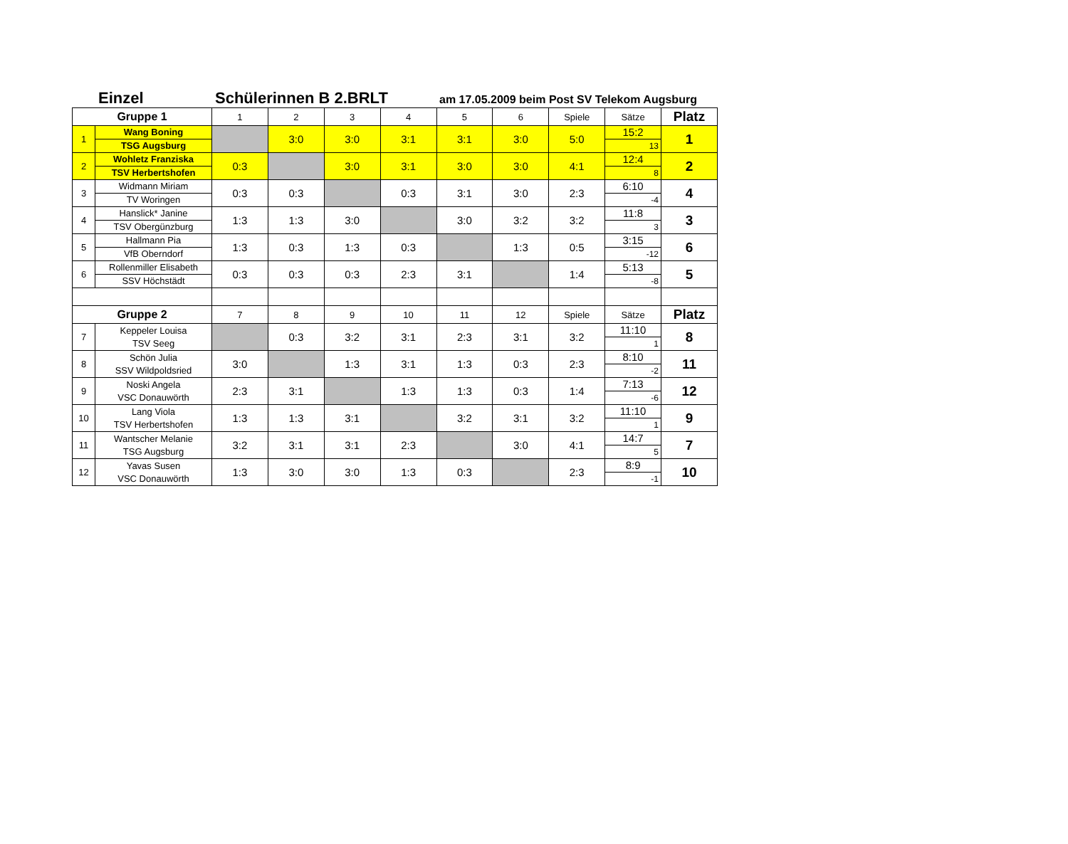Einzel Schülerinnen B 2.BRLT am 17.05.2009 beim Post SV Telekom Augsburg
| Gruppe 1 | | 1 | 2 | 3 | 4 | 5 | 6 | Spiele | Sätze | Platz |
| --- | --- | --- | --- | --- | --- | --- | --- | --- | --- | --- |
| 1 | Wang Boning TSG Augsburg | | 3:0 | 3:0 | 3:1 | 3:1 | 3:0 | 5:0 | 15:2 13 | 1 |
| 2 | Wohletz Franziska TSV Herbertshofen | 0:3 | | 3:0 | 3:1 | 3:0 | 3:0 | 4:1 | 12:4 8 | 2 |
| 3 | Widmann Miriam TV Woringen | 0:3 | 0:3 | | 0:3 | 3:1 | 3:0 | 2:3 | 6:10 -4 | 4 |
| 4 | Hanslick* Janine TSV Obergünzburg | 1:3 | 1:3 | 3:0 | | 3:0 | 3:2 | 3:2 | 11:8 3 | 3 |
| 5 | Hallmann Pia VfB Oberndorf | 1:3 | 0:3 | 1:3 | 0:3 | | 1:3 | 0:5 | 3:15 -12 | 6 |
| 6 | Rollenmiller Elisabeth SSV Höchstädt | 0:3 | 0:3 | 0:3 | 2:3 | 3:1 | | 1:4 | 5:13 -8 | 5 |
| Gruppe 2 | | 7 | 8 | 9 | 10 | 11 | 12 | Spiele | Sätze | Platz |
| 7 | Keppeler Louisa TSV Seeg | | 0:3 | 3:2 | 3:1 | 2:3 | 3:1 | 3:2 | 11:10 1 | 8 |
| 8 | Schön Julia SSV Wildpoldsried | 3:0 | | 1:3 | 3:1 | 1:3 | 0:3 | 2:3 | 8:10 -2 | 11 |
| 9 | Noski Angela VSC Donauwörth | 2:3 | 3:1 | | 1:3 | 1:3 | 0:3 | 1:4 | 7:13 -6 | 12 |
| 10 | Lang Viola TSV Herbertshofen | 1:3 | 1:3 | 3:1 | | 3:2 | 3:1 | 3:2 | 11:10 1 | 9 |
| 11 | Wantscher Melanie TSG Augsburg | 3:2 | 3:1 | 3:1 | 2:3 | | 3:0 | 4:1 | 14:7 5 | 7 |
| 12 | Yavas Susen VSC Donauwörth | 1:3 | 3:0 | 3:0 | 1:3 | 0:3 | | 2:3 | 8:9 -1 | 10 |